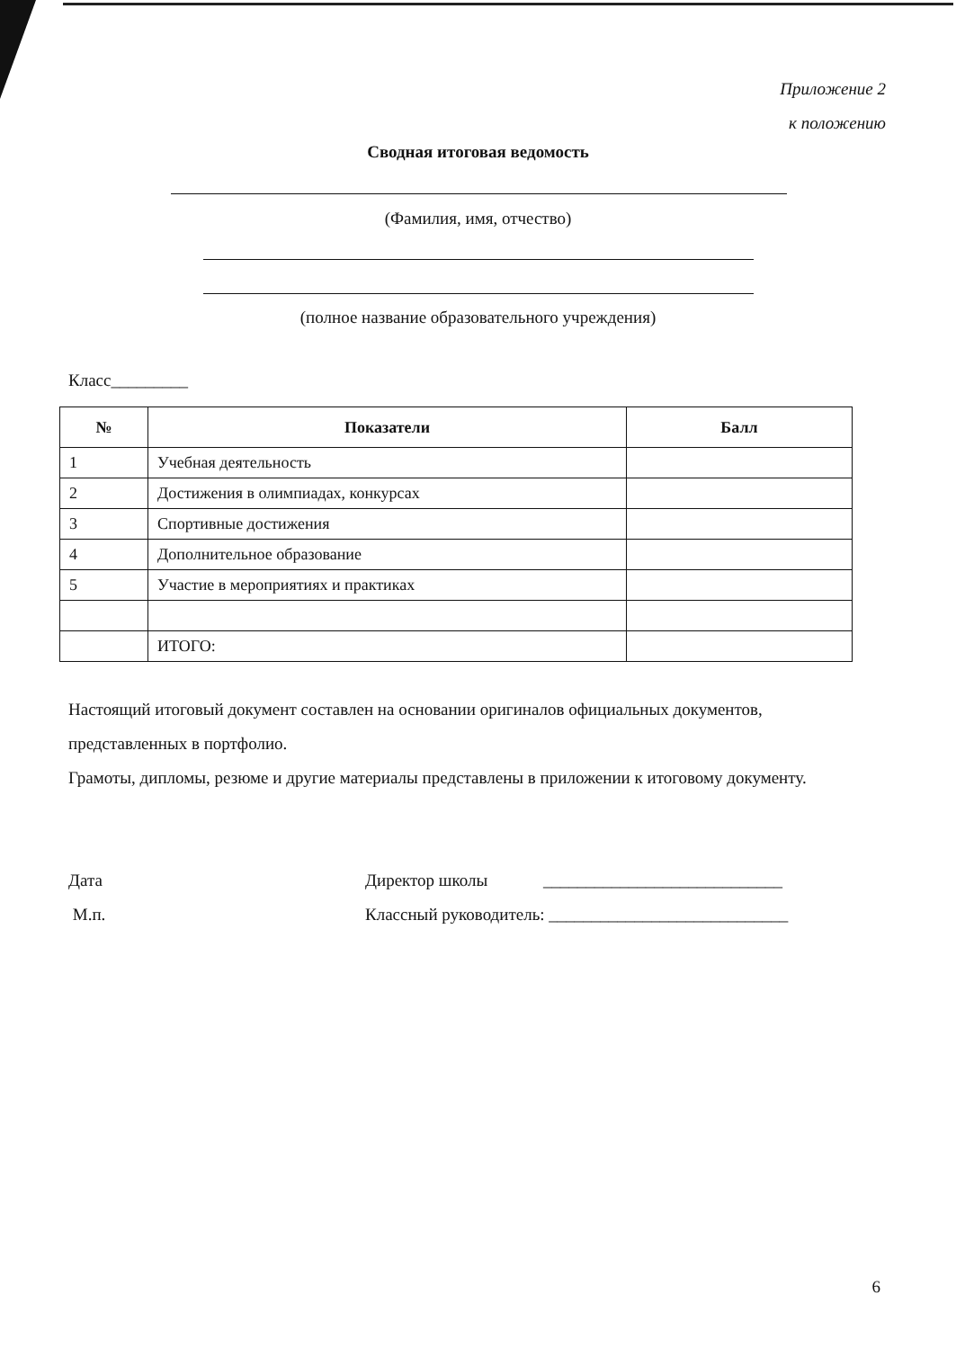Приложение 2
к положению
Сводная итоговая ведомость
(Фамилия, имя, отчество)
(полное название образовательного учреждения)
Класс_________
| № | Показатели | Балл |
| --- | --- | --- |
| 1 | Учебная деятельность | |
| 2 | Достижения в олимпиадах, конкурсах | |
| 3 | Спортивные достижения | |
| 4 | Дополнительное образование | |
| 5 | Участие в мероприятиях и практиках | |
| | ИТОГО: | |
Настоящий итоговый документ составлен на основании оригиналов официальных документов, представленных в портфолио.
Грамоты, дипломы, резюме и другие материалы представлены в приложении к итоговому документу.
Дата Директор школы ____________________________
М.п. Классный руководитель: ____________________________
6